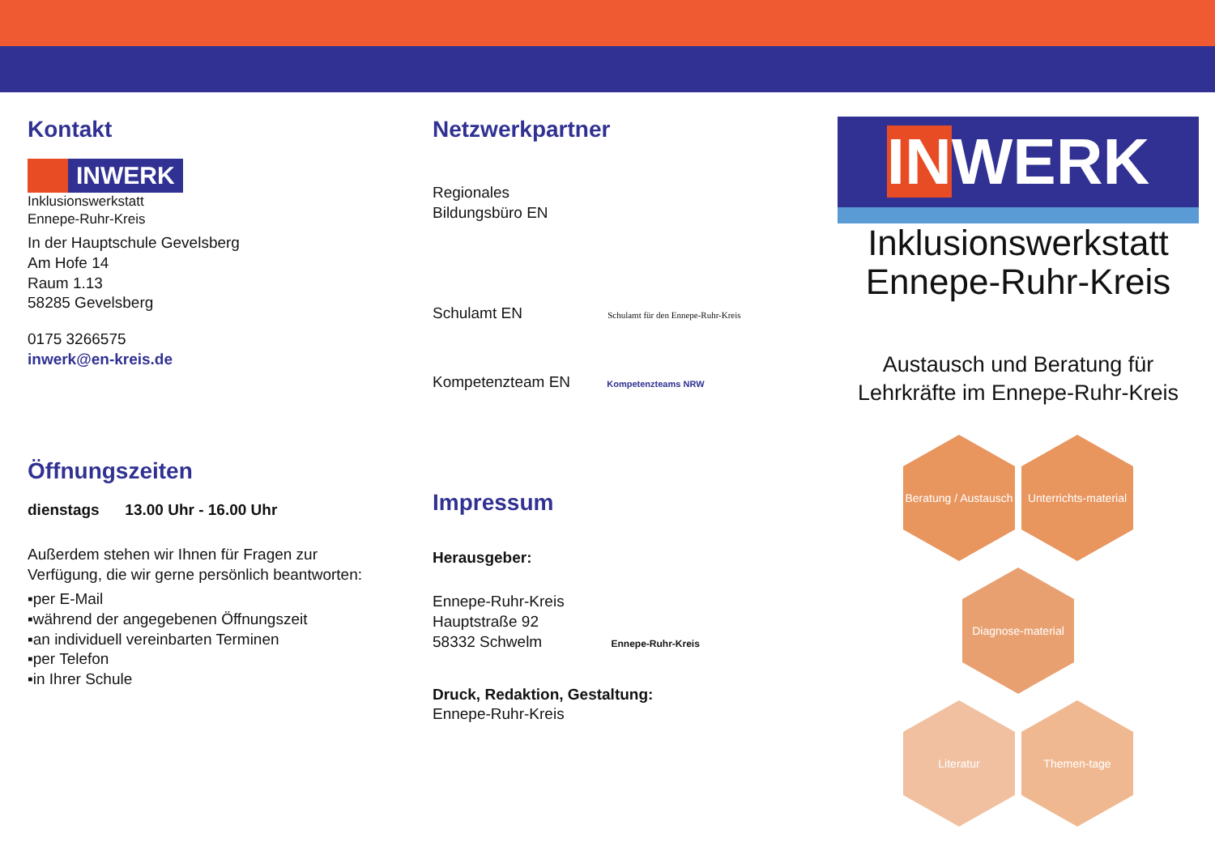Kontakt
INWERK
Inklusionswerkstatt
Ennepe-Ruhr-Kreis
In der Hauptschule Gevelsberg
Am Hofe 14
Raum 1.13
58285 Gevelsberg
0175 3266575
inwerk@en-kreis.de
Öffnungszeiten
dienstags 13.00 Uhr - 16.00 Uhr
Außerdem stehen wir Ihnen für Fragen zur Verfügung, die wir gerne persönlich beantworten:
▪per E-Mail
▪während der angegebenen Öffnungszeit
▪an individuell vereinbarten Terminen
▪per Telefon
▪in Ihrer Schule
Netzwerkpartner
Regionales
Bildungsbüro EN
Schulamt EN Schulamt für den Ennepe-Ruhr-Kreis
Kompetenzteam EN Kompetenzteams NRW
Impressum
Herausgeber:
Ennepe-Ruhr-Kreis
Hauptstraße 92
58332 Schwelm Ennepe-Ruhr-Kreis
Druck, Redaktion, Gestaltung:
Ennepe-Ruhr-Kreis
INWERK
Inklusionswerkstatt
Ennepe-Ruhr-Kreis
Austausch und Beratung für Lehrkräfte im Ennepe-Ruhr-Kreis
Beratung / Austausch Unterrichts-material
Diagnose-material
Literatur Themen-tage